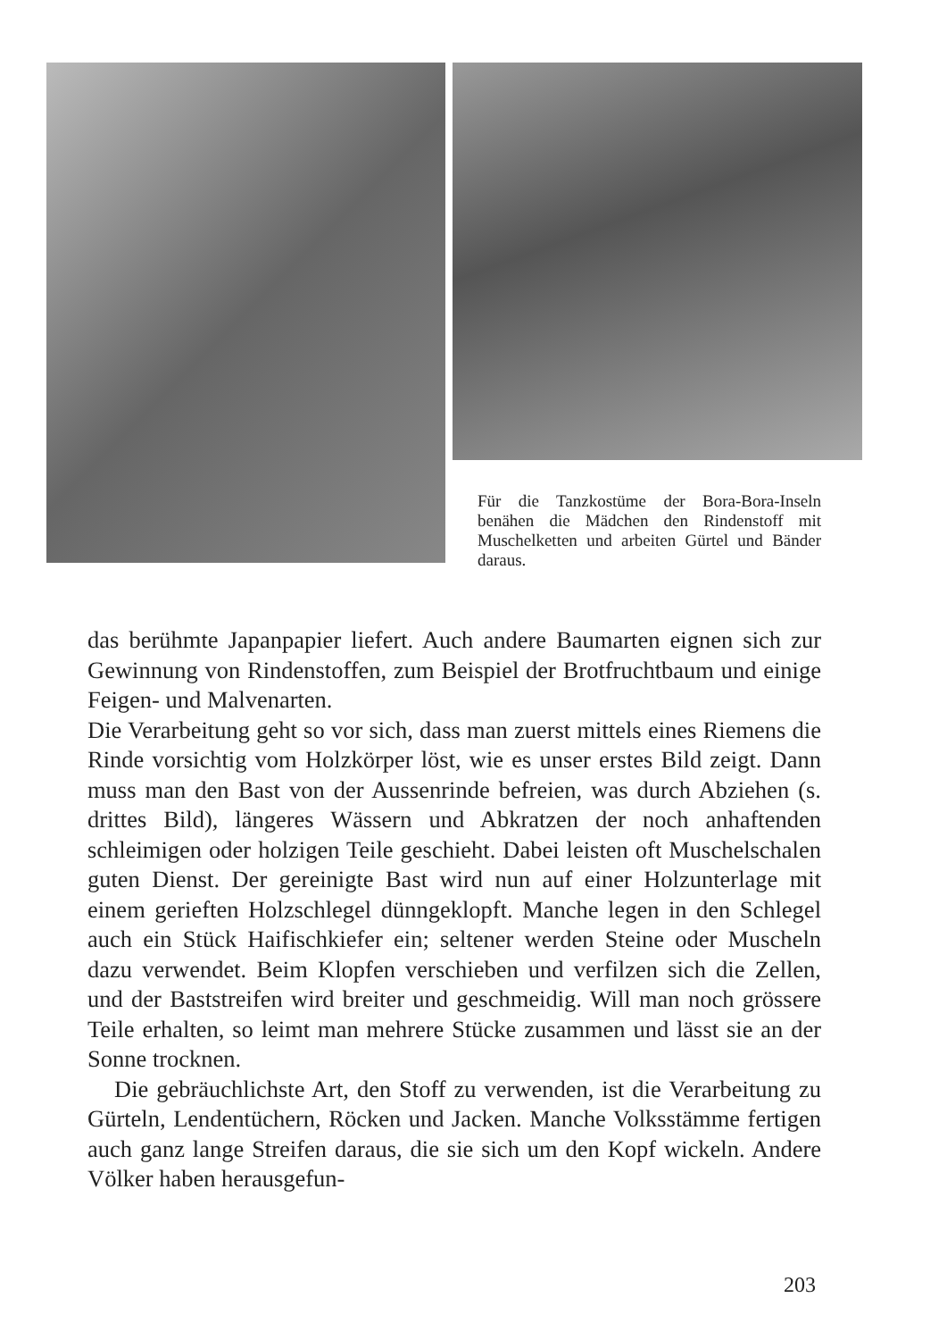Für die Tanzkostüme der Bora-Bora-Inseln benähen die Mädchen den Rindenstoff mit Muschelketten und arbeiten Gürtel und Bänder daraus.
das berühmte Japanpapier liefert. Auch andere Baumarten eignen sich zur Gewinnung von Rindenstoffen, zum Beispiel der Brotfruchtbaum und einige Feigen- und Malvenarten.
Die Verarbeitung geht so vor sich, dass man zuerst mittels eines Riemens die Rinde vorsichtig vom Holzkörper löst, wie es unser erstes Bild zeigt. Dann muss man den Bast von der Aussenrinde befreien, was durch Abziehen (s. drittes Bild), längeres Wässern und Abkratzen der noch anhaftenden schleimigen oder holzigen Teile geschieht. Dabei leisten oft Muschelschalen guten Dienst. Der gereinigte Bast wird nun auf einer Holzunterlage mit einem gerieften Holzschlegel dünngeklopft. Manche legen in den Schlegel auch ein Stück Haifischkiefer ein; seltener werden Steine oder Muscheln dazu verwendet. Beim Klopfen verschieben und verfilzen sich die Zellen, und der Baststreifen wird breiter und geschmeidig. Will man noch grössere Teile erhalten, so leimt man mehrere Stücke zusammen und lässt sie an der Sonne trocknen.
Die gebräuchlichste Art, den Stoff zu verwenden, ist die Verarbeitung zu Gürteln, Lendentüchern, Röcken und Jacken. Manche Volksstämme fertigen auch ganz lange Streifen daraus, die sie sich um den Kopf wickeln. Andere Völker haben herausgefun-
203